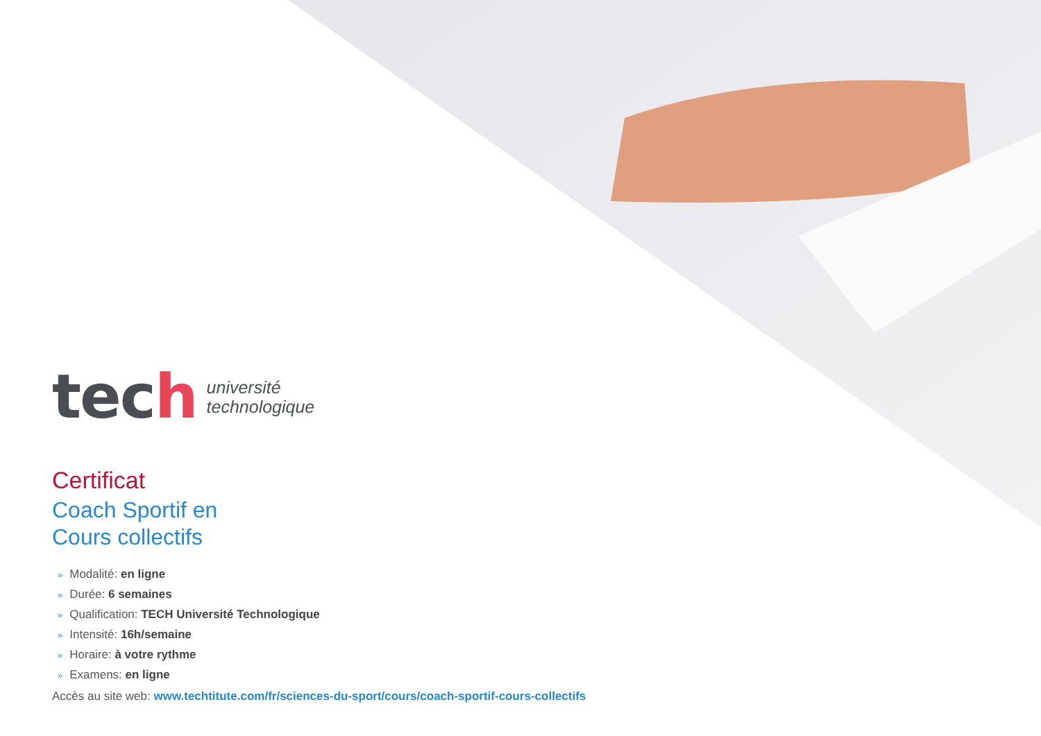tech
université
technologique
Certificat
Coach Sportif en
Cours collectifs
» Modalité: en ligne
» Durée: 6 semaines
» Qualification: TECH Université Technologique
» Intensité: 16h/semaine
» Horaire: à votre rythme
» Examens: en ligne
Accès au site web: www.techtitute.com/fr/sciences-du-sport/cours/coach-sportif-cours-collectifs